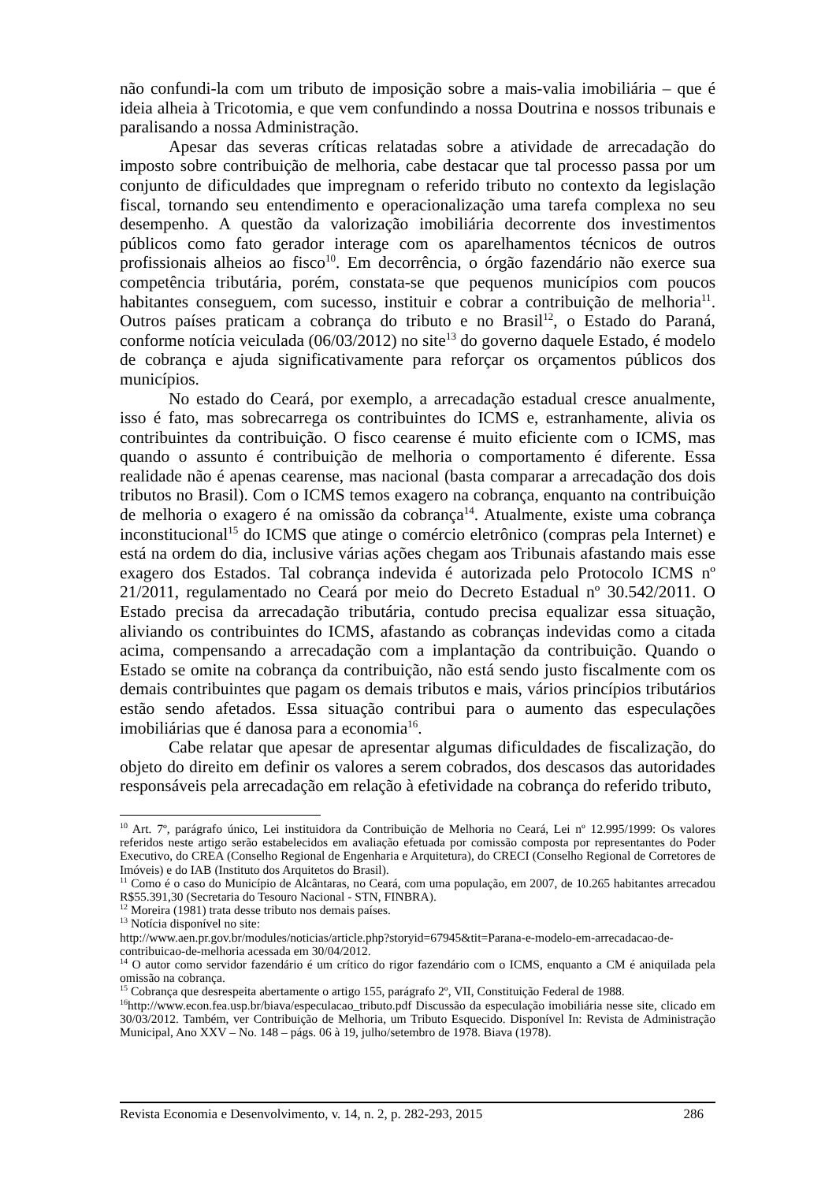não confundi-la com um tributo de imposição sobre a mais-valia imobiliária – que é ideia alheia à Tricotomia, e que vem confundindo a nossa Doutrina e nossos tribunais e paralisando a nossa Administração.
Apesar das severas críticas relatadas sobre a atividade de arrecadação do imposto sobre contribuição de melhoria, cabe destacar que tal processo passa por um conjunto de dificuldades que impregnam o referido tributo no contexto da legislação fiscal, tornando seu entendimento e operacionalização uma tarefa complexa no seu desempenho. A questão da valorização imobiliária decorrente dos investimentos públicos como fato gerador interage com os aparelhamentos técnicos de outros profissionais alheios ao fisco<sup>10</sup>. Em decorrência, o órgão fazendário não exerce sua competência tributária, porém, constata-se que pequenos municípios com poucos habitantes conseguem, com sucesso, instituir e cobrar a contribuição de melhoria<sup>11</sup>. Outros países praticam a cobrança do tributo e no Brasil<sup>12</sup>, o Estado do Paraná, conforme notícia veiculada (06/03/2012) no site<sup>13</sup> do governo daquele Estado, é modelo de cobrança e ajuda significativamente para reforçar os orçamentos públicos dos municípios.
No estado do Ceará, por exemplo, a arrecadação estadual cresce anualmente, isso é fato, mas sobrecarrega os contribuintes do ICMS e, estranhamente, alivia os contribuintes da contribuição. O fisco cearense é muito eficiente com o ICMS, mas quando o assunto é contribuição de melhoria o comportamento é diferente. Essa realidade não é apenas cearense, mas nacional (basta comparar a arrecadação dos dois tributos no Brasil). Com o ICMS temos exagero na cobrança, enquanto na contribuição de melhoria o exagero é na omissão da cobrança<sup>14</sup>. Atualmente, existe uma cobrança inconstitucional<sup>15</sup> do ICMS que atinge o comércio eletrônico (compras pela Internet) e está na ordem do dia, inclusive várias ações chegam aos Tribunais afastando mais esse exagero dos Estados. Tal cobrança indevida é autorizada pelo Protocolo ICMS nº 21/2011, regulamentado no Ceará por meio do Decreto Estadual nº 30.542/2011. O Estado precisa da arrecadação tributária, contudo precisa equalizar essa situação, aliviando os contribuintes do ICMS, afastando as cobranças indevidas como a citada acima, compensando a arrecadação com a implantação da contribuição. Quando o Estado se omite na cobrança da contribuição, não está sendo justo fiscalmente com os demais contribuintes que pagam os demais tributos e mais, vários princípios tributários estão sendo afetados. Essa situação contribui para o aumento das especulações imobiliárias que é danosa para a economia<sup>16</sup>.
Cabe relatar que apesar de apresentar algumas dificuldades de fiscalização, do objeto do direito em definir os valores a serem cobrados, dos descasos das autoridades responsáveis pela arrecadação em relação à efetividade na cobrança do referido tributo,
<sup>10</sup> Art. 7º, parágrafo único, Lei instituidora da Contribuição de Melhoria no Ceará, Lei nº 12.995/1999: Os valores referidos neste artigo serão estabelecidos em avaliação efetuada por comissão composta por representantes do Poder Executivo, do CREA (Conselho Regional de Engenharia e Arquitetura), do CRECI (Conselho Regional de Corretores de Imóveis) e do IAB (Instituto dos Arquitetos do Brasil).
<sup>11</sup> Como é o caso do Município de Alcântaras, no Ceará, com uma população, em 2007, de 10.265 habitantes arrecadou R$55.391,30 (Secretaria do Tesouro Nacional - STN, FINBRA).
<sup>12</sup> Moreira (1981) trata desse tributo nos demais países.
<sup>13</sup> Notícia disponível no site:
http://www.aen.pr.gov.br/modules/noticias/article.php?storyid=67945&tit=Parana-e-modelo-em-arrecadacao-de-contribuicao-de-melhoria acessada em 30/04/2012.
<sup>14</sup> O autor como servidor fazendário é um crítico do rigor fazendário com o ICMS, enquanto a CM é aniquilada pela omissão na cobrança.
<sup>15</sup> Cobrança que desrespeita abertamente o artigo 155, parágrafo 2º, VII, Constituição Federal de 1988.
<sup>16</sup> http://www.econ.fea.usp.br/biava/especulacao_tributo.pdf Discussão da especulação imobiliária nesse site, clicado em 30/03/2012. Também, ver Contribuição de Melhoria, um Tributo Esquecido. Disponível In: Revista de Administração Municipal, Ano XXV – No. 148 – págs. 06 à 19, julho/setembro de 1978. Biava (1978).
Revista Economia e Desenvolvimento, v. 14, n. 2, p. 282-293, 2015 286